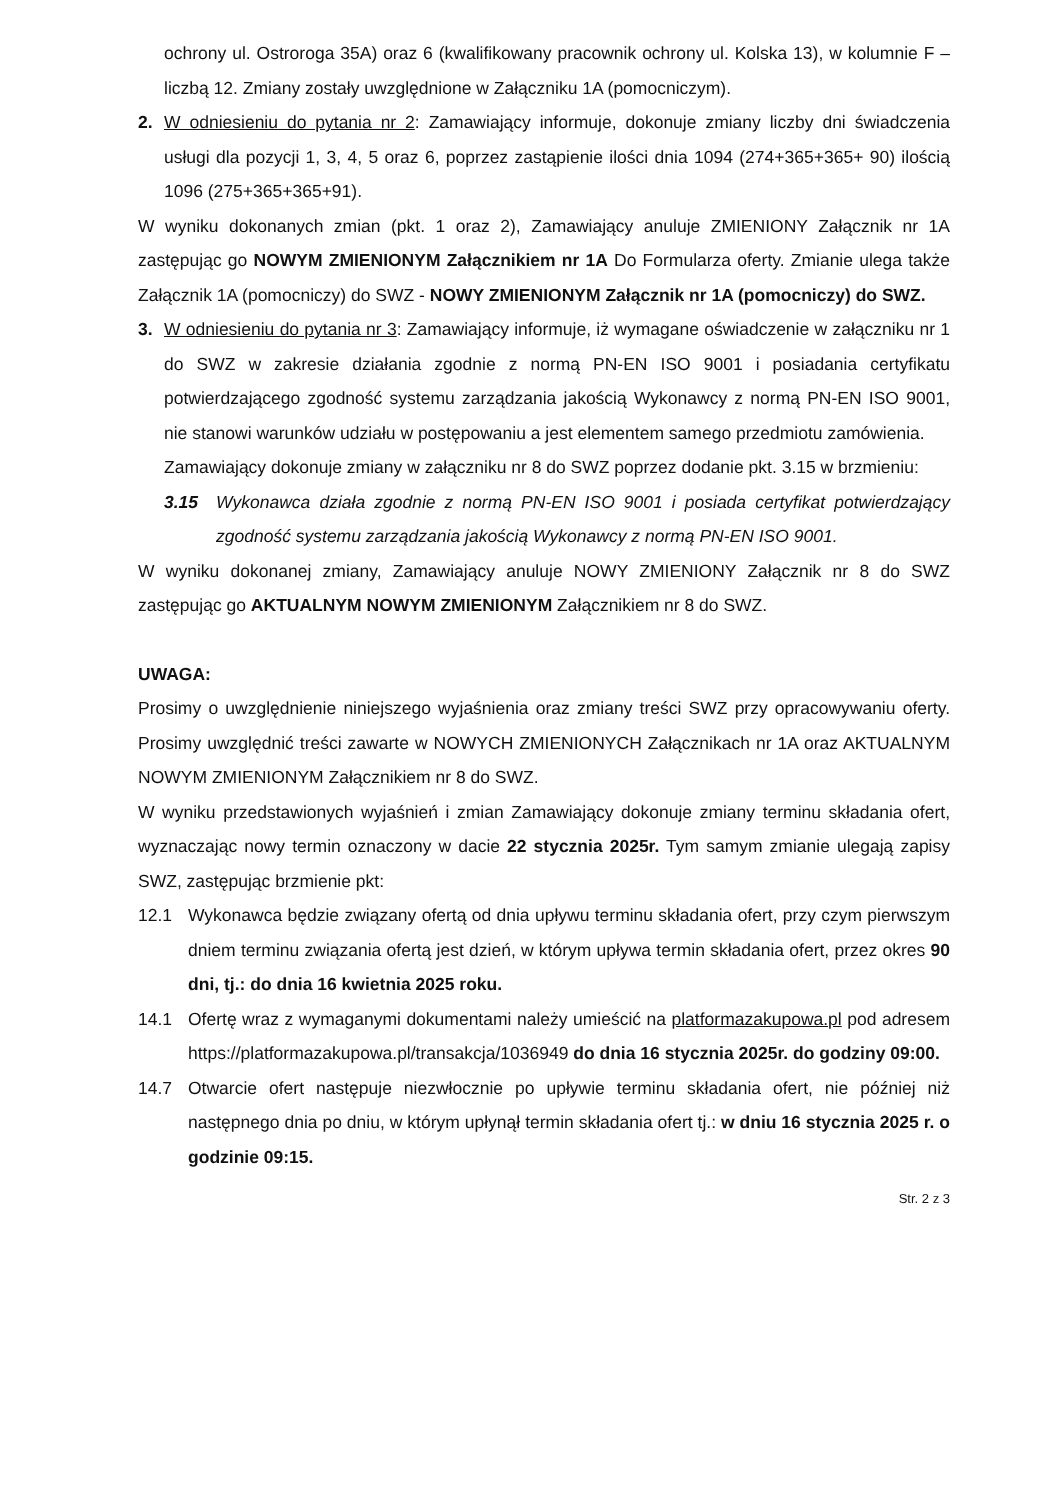ochrony ul. Ostroroga 35A) oraz 6 (kwalifikowany pracownik ochrony ul. Kolska 13), w kolumnie F – liczbą 12. Zmiany zostały uwzględnione w Załączniku 1A (pomocniczym).
2. W odniesieniu do pytania nr 2: Zamawiający informuje, dokonuje zmiany liczby dni świadczenia usługi dla pozycji 1, 3, 4, 5 oraz 6, poprzez zastąpienie ilości dnia 1094 (274+365+365+ 90) ilością 1096 (275+365+365+91).
W wyniku dokonanych zmian (pkt. 1 oraz 2), Zamawiający anuluje ZMIENIONY Załącznik nr 1A zastępując go NOWYM ZMIENIONYM Załącznikiem nr 1A Do Formularza oferty. Zmianie ulega także Załącznik 1A (pomocniczy) do SWZ - NOWY ZMIENIONYM Załącznik nr 1A (pomocniczy) do SWZ.
3. W odniesieniu do pytania nr 3: Zamawiający informuje, iż wymagane oświadczenie w załączniku nr 1 do SWZ w zakresie działania zgodnie z normą PN-EN ISO 9001 i posiadania certyfikatu potwierdzającego zgodność systemu zarządzania jakością Wykonawcy z normą PN-EN ISO 9001, nie stanowi warunków udziału w postępowaniu a jest elementem samego przedmiotu zamówienia.
Zamawiający dokonuje zmiany w załączniku nr 8 do SWZ poprzez dodanie pkt. 3.15 w brzmieniu:
3.15 Wykonawca działa zgodnie z normą PN-EN ISO 9001 i posiada certyfikat potwierdzający zgodność systemu zarządzania jakością Wykonawcy z normą PN-EN ISO 9001.
W wyniku dokonanej zmiany, Zamawiający anuluje NOWY ZMIENIONY Załącznik nr 8 do SWZ zastępując go AKTUALNYM NOWYM ZMIENIONYM Załącznikiem nr 8 do SWZ.
UWAGA:
Prosimy o uwzględnienie niniejszego wyjaśnienia oraz zmiany treści SWZ przy opracowywaniu oferty. Prosimy uwzględnić treści zawarte w NOWYCH ZMIENIONYCH Załącznikach nr 1A oraz AKTUALNYM NOWYM ZMIENIONYM Załącznikiem nr 8 do SWZ.
W wyniku przedstawionych wyjaśnień i zmian Zamawiający dokonuje zmiany terminu składania ofert, wyznaczając nowy termin oznaczony w dacie 22 stycznia 2025r. Tym samym zmianie ulegają zapisy SWZ, zastępując brzmienie pkt:
12.1 Wykonawca będzie związany ofertą od dnia upływu terminu składania ofert, przy czym pierwszym dniem terminu związania ofertą jest dzień, w którym upływa termin składania ofert, przez okres 90 dni, tj.: do dnia 16 kwietnia 2025 roku.
14.1 Ofertę wraz z wymaganymi dokumentami należy umieścić na platformazakupowa.pl pod adresem https://platformazakupowa.pl/transakcja/1036949 do dnia 16 stycznia 2025r. do godziny 09:00.
14.7 Otwarcie ofert następuje niezwłocznie po upływie terminu składania ofert, nie później niż następnego dnia po dniu, w którym upłynął termin składania ofert tj.: w dniu 16 stycznia 2025 r. o godzinie 09:15.
Str. 2 z 3